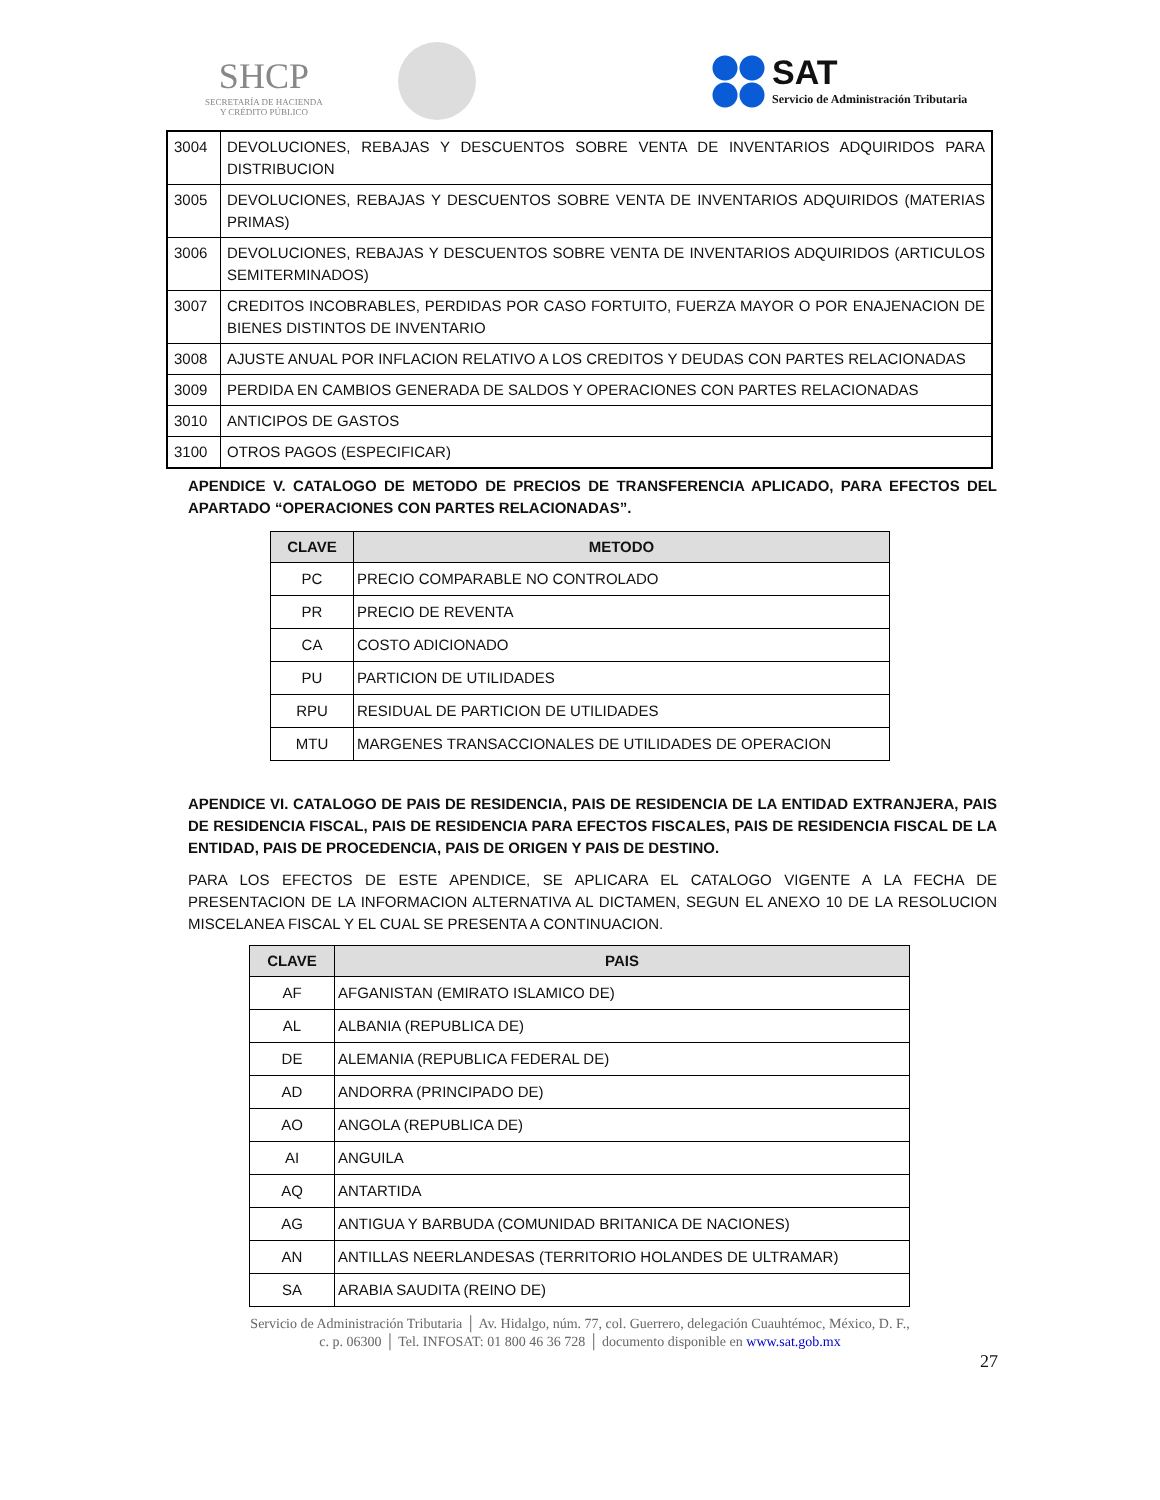SHCP
SECRETARÍA DE HACIENDA
Y CRÉDITO PÚBLICO
SAT Servicio de Administración Tributaria
| 3004 | DEVOLUCIONES, REBAJAS Y DESCUENTOS SOBRE VENTA DE INVENTARIOS ADQUIRIDOS PARA DISTRIBUCION |
| 3005 | DEVOLUCIONES, REBAJAS Y DESCUENTOS SOBRE VENTA DE INVENTARIOS ADQUIRIDOS (MATERIAS PRIMAS) |
| 3006 | DEVOLUCIONES, REBAJAS Y DESCUENTOS SOBRE VENTA DE INVENTARIOS ADQUIRIDOS (ARTICULOS SEMITERMINADOS) |
| 3007 | CREDITOS INCOBRABLES, PERDIDAS POR CASO FORTUITO, FUERZA MAYOR O POR ENAJENACION DE BIENES DISTINTOS DE INVENTARIO |
| 3008 | AJUSTE ANUAL POR INFLACION RELATIVO A LOS CREDITOS Y DEUDAS CON PARTES RELACIONADAS |
| 3009 | PERDIDA EN CAMBIOS GENERADA DE SALDOS Y OPERACIONES CON PARTES RELACIONADAS |
| 3010 | ANTICIPOS DE GASTOS |
| 3100 | OTROS PAGOS (ESPECIFICAR) |
APENDICE V. CATALOGO DE METODO DE PRECIOS DE TRANSFERENCIA APLICADO, PARA EFECTOS DEL APARTADO “OPERACIONES CON PARTES RELACIONADAS”.
| CLAVE | METODO |
| --- | --- |
| PC | PRECIO COMPARABLE NO CONTROLADO |
| PR | PRECIO DE REVENTA |
| CA | COSTO ADICIONADO |
| PU | PARTICION DE UTILIDADES |
| RPU | RESIDUAL DE PARTICION DE UTILIDADES |
| MTU | MARGENES TRANSACCIONALES DE UTILIDADES DE OPERACION |
APENDICE VI. CATALOGO DE PAIS DE RESIDENCIA, PAIS DE RESIDENCIA DE LA ENTIDAD EXTRANJERA, PAIS DE RESIDENCIA FISCAL, PAIS DE RESIDENCIA PARA EFECTOS FISCALES, PAIS DE RESIDENCIA FISCAL DE LA ENTIDAD, PAIS DE PROCEDENCIA, PAIS DE ORIGEN Y PAIS DE DESTINO.
PARA LOS EFECTOS DE ESTE APENDICE, SE APLICARA EL CATALOGO VIGENTE A LA FECHA DE PRESENTACION DE LA INFORMACION ALTERNATIVA AL DICTAMEN, SEGUN EL ANEXO 10 DE LA RESOLUCION MISCELANEA FISCAL Y EL CUAL SE PRESENTA A CONTINUACION.
| CLAVE | PAIS |
| --- | --- |
| AF | AFGANISTAN (EMIRATO ISLAMICO DE) |
| AL | ALBANIA (REPUBLICA DE) |
| DE | ALEMANIA (REPUBLICA FEDERAL DE) |
| AD | ANDORRA (PRINCIPADO DE) |
| AO | ANGOLA (REPUBLICA DE) |
| AI | ANGUILA |
| AQ | ANTARTIDA |
| AG | ANTIGUA Y BARBUDA (COMUNIDAD BRITANICA DE NACIONES) |
| AN | ANTILLAS NEERLANDESAS (TERRITORIO HOLANDES DE ULTRAMAR) |
| SA | ARABIA SAUDITA (REINO DE) |
Servicio de Administración Tributaria │ Av. Hidalgo, núm. 77, col. Guerrero, delegación Cuauhtémoc, México, D. F.,
c. p. 06300 │ Tel. INFOSAT: 01 800 46 36 728 │ documento disponible en www.sat.gob.mx
27